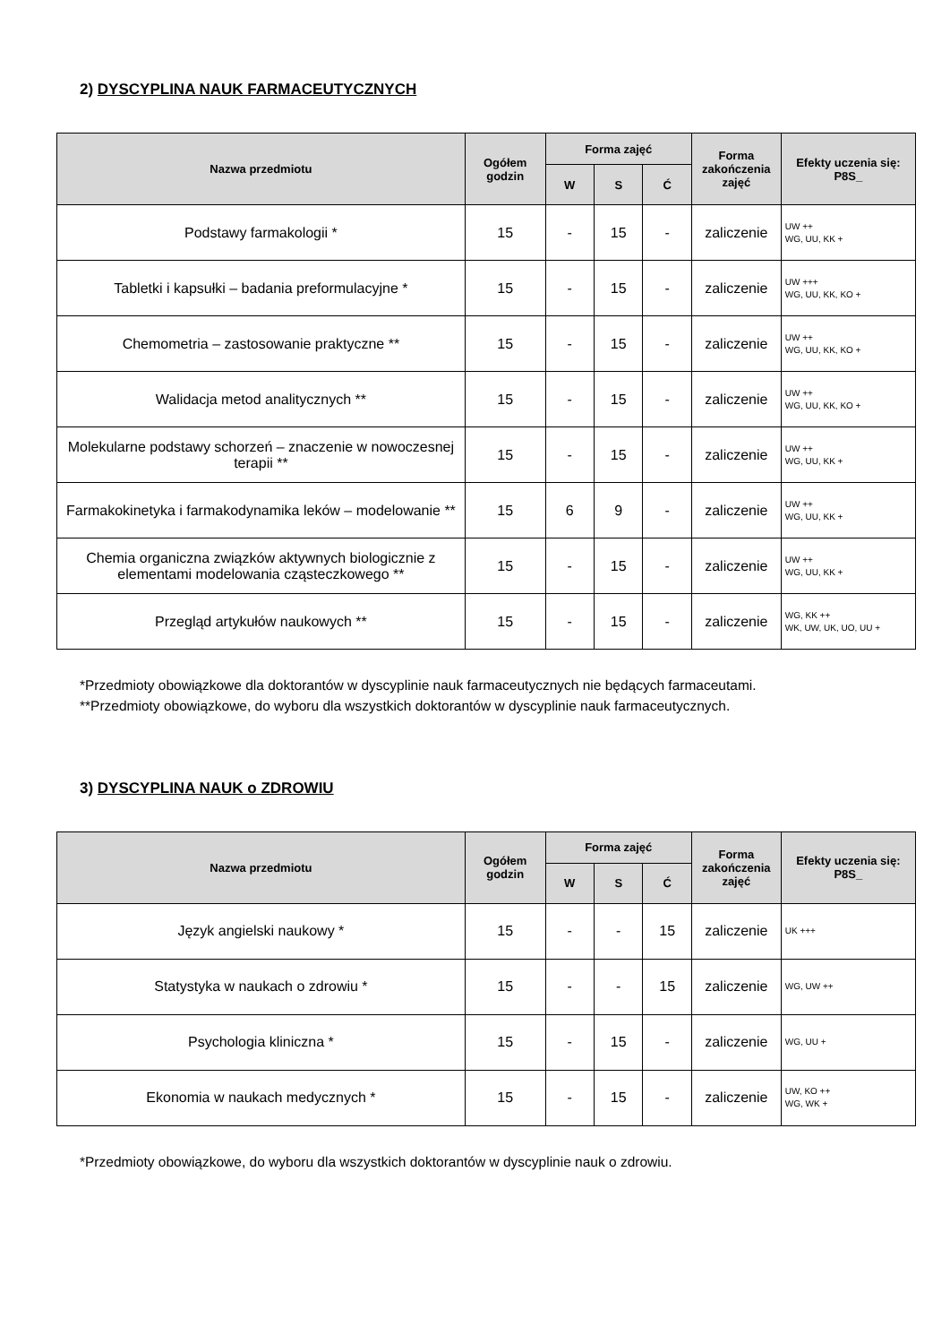2) DYSCYPLINA NAUK FARMACEUTYCZNYCH
| Nazwa przedmiotu | Ogółem godzin | Forma zajęć | | | Forma zakończenia zajęć | Efekty uczenia się: P8S_ |
| --- | --- | --- | --- | --- | --- | --- |
| | | W | S | Ć | | |
| Podstawy farmakologii * | 15 | - | 15 | - | zaliczenie | UW ++ WG, UU, KK + |
| Tabletki i kapsułki – badania preformulacyjne * | 15 | - | 15 | - | zaliczenie | UW +++ WG, UU, KK, KO + |
| Chemometria – zastosowanie praktyczne ** | 15 | - | 15 | - | zaliczenie | UW ++ WG, UU, KK, KO + |
| Walidacja metod analitycznych ** | 15 | - | 15 | - | zaliczenie | UW ++ WG, UU, KK, KO + |
| Molekularne podstawy schorzeń – znaczenie w nowoczesnej terapii ** | 15 | - | 15 | - | zaliczenie | UW ++ WG, UU, KK + |
| Farmakokinetyka i farmakodynamika leków – modelowanie ** | 15 | 6 | 9 | - | zaliczenie | UW ++ WG, UU, KK + |
| Chemia organiczna związków aktywnych biologicznie z elementami modelowania cząsteczkowego ** | 15 | - | 15 | - | zaliczenie | UW ++ WG, UU, KK + |
| Przegląd artykułów naukowych ** | 15 | - | 15 | - | zaliczenie | WG, KK ++ WK, UW, UK, UO, UU + |
*Przedmioty obowiązkowe dla doktorantów w dyscyplinie nauk farmaceutycznych nie będących farmaceutami.
**Przedmioty obowiązkowe, do wyboru dla wszystkich doktorantów w dyscyplinie nauk farmaceutycznych.
3) DYSCYPLINA NAUK o ZDROWIU
| Nazwa przedmiotu | Ogółem godzin | Forma zajęć | | | Forma zakończenia zajęć | Efekty uczenia się: P8S_ |
| --- | --- | --- | --- | --- | --- | --- |
| | | W | S | Ć | | |
| Język angielski naukowy * | 15 | - | - | 15 | zaliczenie | UK +++ |
| Statystyka w naukach o zdrowiu * | 15 | - | - | 15 | zaliczenie | WG, UW ++ |
| Psychologia kliniczna * | 15 | - | 15 | - | zaliczenie | WG, UU + |
| Ekonomia w naukach medycznych * | 15 | - | 15 | - | zaliczenie | UW, KO ++ WG, WK + |
*Przedmioty obowiązkowe, do wyboru dla wszystkich doktorantów w dyscyplinie nauk o zdrowiu.